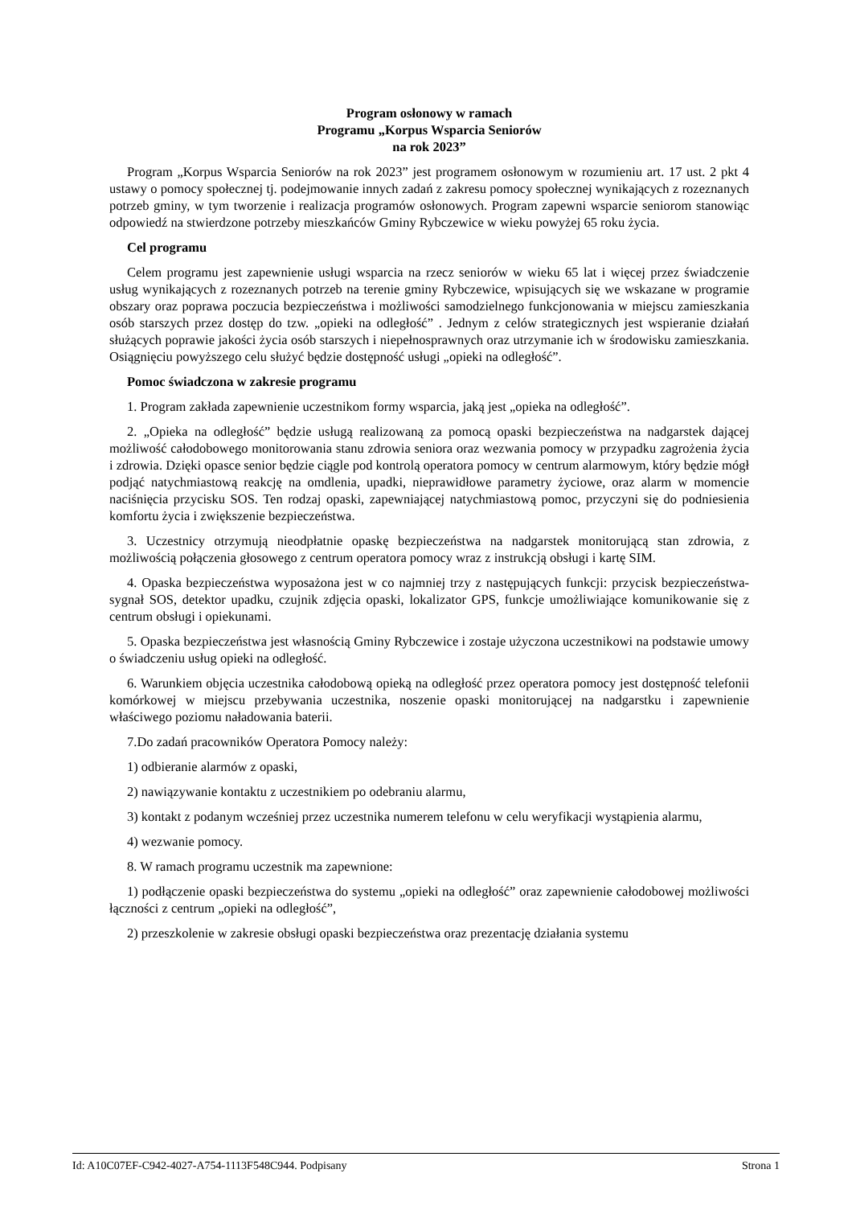Program osłonowy w ramach
Programu „Korpus Wsparcia Seniorów
na rok 2023”
Program „Korpus Wsparcia Seniorów na rok 2023” jest programem osłonowym w rozumieniu art. 17 ust. 2 pkt 4 ustawy o pomocy społecznej tj. podejmowanie innych zadań z zakresu pomocy społecznej wynikających z rozeznanych potrzeb gminy, w tym tworzenie i realizacja programów osłonowych. Program zapewni wsparcie seniorom stanowiąc odpowiedź na stwierdzone potrzeby mieszkańców Gminy Rybczewice w wieku powyżej 65 roku życia.
Cel programu
Celem programu jest zapewnienie usługi wsparcia na rzecz seniorów w wieku 65 lat i więcej przez świadczenie usług wynikających z rozeznanych potrzeb na terenie gminy Rybczewice, wpisujących się we wskazane w programie obszary oraz poprawa poczucia bezpieczeństwa i możliwości samodzielnego funkcjonowania w miejscu zamieszkania osób starszych przez dostęp do tzw. „opieki na odległość” . Jednym z celów strategicznych jest wspieranie działań służących poprawie jakości życia osób starszych i niepełnosprawnych oraz utrzymanie ich w środowisku zamieszkania. Osiągnięciu powyższego celu służyć będzie dostępność usługi „opieki na odległość”.
Pomoc świadczona w zakresie programu
1. Program zakłada zapewnienie uczestnikom formy wsparcia, jaką jest „opieka na odległość”.
2. „Opieka na odległość” będzie usługą realizowaną za pomocą opaski bezpieczeństwa na nadgarstek dającej możliwość całodobowego monitorowania stanu zdrowia seniora oraz wezwania pomocy w przypadku zagrożenia życia i zdrowia. Dzięki opasce senior będzie ciągle pod kontrolą operatora pomocy w centrum alarmowym, który będzie mógł podjąć natychmiastową reakcję na omdlenia, upadki, nieprawidłowe parametry życiowe, oraz alarm w momencie naciśnięcia przycisku SOS. Ten rodzaj opaski, zapewniającej natychmiastową pomoc, przyczyni się do podniesienia komfortu życia i zwiększenie bezpieczeństwa.
3. Uczestnicy otrzymują nieodpłatnie opaskę bezpieczeństwa na nadgarstek monitorującą stan zdrowia, z możliwością połączenia głosowego z centrum operatora pomocy wraz z instrukcją obsługi i kartę SIM.
4. Opaska bezpieczeństwa wyposażona jest w co najmniej trzy z następujących funkcji: przycisk bezpieczeństwa- sygnał SOS, detektor upadku, czujnik zdjęcia opaski, lokalizator GPS, funkcje umożliwiające komunikowanie się z centrum obsługi i opiekunami.
5. Opaska bezpieczeństwa jest własnością Gminy Rybczewice i zostaje użyczona uczestnikowi na podstawie umowy o świadczeniu usług opieki na odległość.
6. Warunkiem objęcia uczestnika całodobową opieką na odległość przez operatora pomocy jest dostępność telefonii komórkowej w miejscu przebywania uczestnika, noszenie opaski monitorującej na nadgarstku i zapewnienie właściwego poziomu naładowania baterii.
7.Do zadań pracowników Operatora Pomocy należy:
1) odbieranie alarmów z opaski,
2) nawiązywanie kontaktu z uczestnikiem po odebraniu alarmu,
3) kontakt z podanym wcześniej przez uczestnika numerem telefonu w celu weryfikacji wystąpienia alarmu,
4) wezwanie pomocy.
8. W ramach programu uczestnik ma zapewnione:
1) podłączenie opaski bezpieczeństwa do systemu „opieki na odległość” oraz zapewnienie całodobowej możliwości łączności z centrum „opieki na odległość”,
2) przeszkolenie w zakresie obsługi opaski bezpieczeństwa oraz prezentację działania systemu
Id: A10C07EF-C942-4027-A754-1113F548C944. Podpisany Strona 1